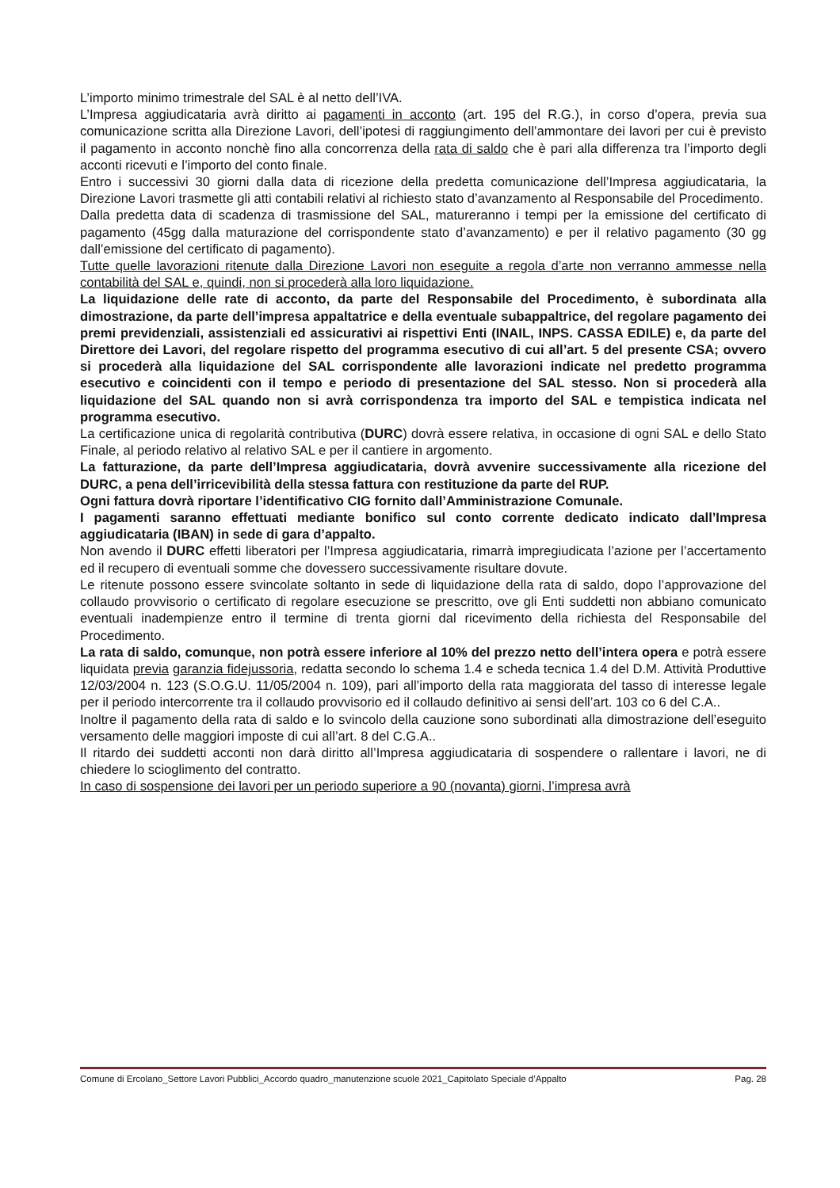L’importo minimo trimestrale del SAL è al netto dell’IVA.
L’Impresa aggiudicataria avrà diritto ai pagamenti in acconto (art. 195 del R.G.), in corso d’opera, previa sua comunicazione scritta alla Direzione Lavori, dell’ipotesi di raggiungimento dell’ammontare dei lavori per cui è previsto il pagamento in acconto nonchè fino alla concorrenza della rata di saldo che è pari alla differenza tra l’importo degli acconti ricevuti e l’importo del conto finale.
Entro i successivi 30 giorni dalla data di ricezione della predetta comunicazione dell’Impresa aggiudicataria, la Direzione Lavori trasmette gli atti contabili relativi al richiesto stato d’avanzamento al Responsabile del Procedimento.
Dalla predetta data di scadenza di trasmissione del SAL, matureranno i tempi per la emissione del certificato di pagamento (45gg dalla maturazione del corrispondente stato d’avanzamento) e per il relativo pagamento (30 gg dall’emissione del certificato di pagamento).
Tutte quelle lavorazioni ritenute dalla Direzione Lavori non eseguite a regola d’arte non verranno ammesse nella contabilità del SAL e, quindi, non si procederà alla loro liquidazione.
La liquidazione delle rate di acconto, da parte del Responsabile del Procedimento, è subordinata alla dimostrazione, da parte dell’impresa appaltatrice e della eventuale subappaltrice, del regolare pagamento dei premi previdenziali, assistenziali ed assicurativi ai rispettivi Enti (INAIL, INPS. CASSA EDILE) e, da parte del Direttore dei Lavori, del regolare rispetto del programma esecutivo di cui all’art. 5 del presente CSA; ovvero si procederà alla liquidazione del SAL corrispondente alle lavorazioni indicate nel predetto programma esecutivo e coincidenti con il tempo e periodo di presentazione del SAL stesso. Non si procederà alla liquidazione del SAL quando non si avrà corrispondenza tra importo del SAL e tempistica indicata nel programma esecutivo.
La certificazione unica di regolarità contributiva (DURC) dovrà essere relativa, in occasione di ogni SAL e dello Stato Finale, al periodo relativo al relativo SAL e per il cantiere in argomento.
La fatturazione, da parte dell’Impresa aggiudicataria, dovrà avvenire successivamente alla ricezione del DURC, a pena dell’irricevibilità della stessa fattura con restituzione da parte del RUP.
Ogni fattura dovrà riportare l’identificativo CIG fornito dall’Amministrazione Comunale.
I pagamenti saranno effettuati mediante bonifico sul conto corrente dedicato indicato dall’Impresa aggiudicataria (IBAN) in sede di gara d’appalto.
Non avendo il DURC effetti liberatori per l’Impresa aggiudicataria, rimarrà impregiudicata l’azione per l’accertamento ed il recupero di eventuali somme che dovessero successivamente risultare dovute.
Le ritenute possono essere svincolate soltanto in sede di liquidazione della rata di saldo, dopo l’approvazione del collaudo provvisorio o certificato di regolare esecuzione se prescritto, ove gli Enti suddetti non abbiano comunicato eventuali inadempienze entro il termine di trenta giorni dal ricevimento della richiesta del Responsabile del Procedimento.
La rata di saldo, comunque, non potrà essere inferiore al 10% del prezzo netto dell’intera opera e potrà essere liquidata previa garanzia fidejussoria, redatta secondo lo schema 1.4 e scheda tecnica 1.4 del D.M. Attività Produttive 12/03/2004 n. 123 (S.O.G.U. 11/05/2004 n. 109), pari all’importo della rata maggiorata del tasso di interesse legale per il periodo intercorrente tra il collaudo provvisorio ed il collaudo definitivo ai sensi dell’art. 103 co 6 del C.A..
Inoltre il pagamento della rata di saldo e lo svincolo della cauzione sono subordinati alla dimostrazione dell’eseguito versamento delle maggiori imposte di cui all’art. 8 del C.G.A..
Il ritardo dei suddetti acconti non darà diritto all’Impresa aggiudicataria di sospendere o rallentare i lavori, ne di chiedere lo scioglimento del contratto.
In caso di sospensione dei lavori per un periodo superiore a 90 (novanta) giorni, l’impresa avrà
Comune di Ercolano_Settore Lavori Pubblici_Accordo quadro_manutenzione scuole 2021_Capitolato Speciale d’Appalto Pag. 28